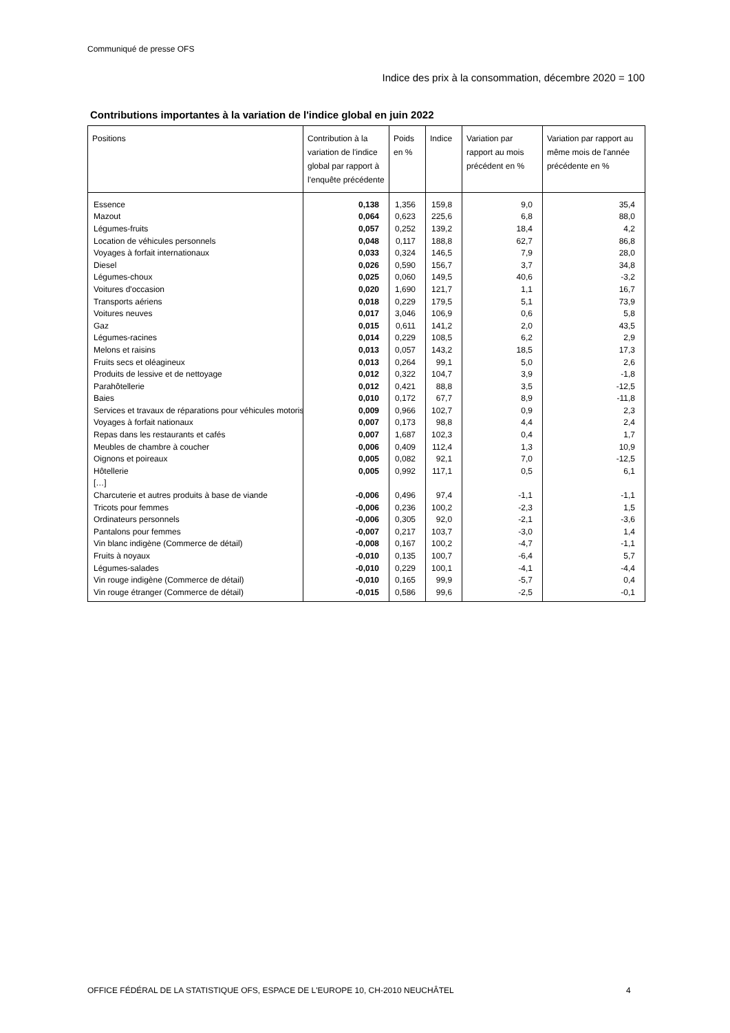Communiqué de presse OFS
Indice des prix à la consommation, décembre 2020 = 100
Contributions importantes à la variation de l'indice global en juin 2022
| Positions | Contribution à la variation de l'indice global par rapport à l'enquête précédente | Poids en % | Indice | Variation par rapport au mois précédent en % | Variation par rapport au même mois de l'année précédente en % |
| --- | --- | --- | --- | --- | --- |
| Essence | 0,138 | 1,356 | 159,8 | 9,0 | 35,4 |
| Mazout | 0,064 | 0,623 | 225,6 | 6,8 | 88,0 |
| Légumes-fruits | 0,057 | 0,252 | 139,2 | 18,4 | 4,2 |
| Location de véhicules personnels | 0,048 | 0,117 | 188,8 | 62,7 | 86,8 |
| Voyages à forfait internationaux | 0,033 | 0,324 | 146,5 | 7,9 | 28,0 |
| Diesel | 0,026 | 0,590 | 156,7 | 3,7 | 34,8 |
| Légumes-choux | 0,025 | 0,060 | 149,5 | 40,6 | -3,2 |
| Voitures d'occasion | 0,020 | 1,690 | 121,7 | 1,1 | 16,7 |
| Transports aériens | 0,018 | 0,229 | 179,5 | 5,1 | 73,9 |
| Voitures neuves | 0,017 | 3,046 | 106,9 | 0,6 | 5,8 |
| Gaz | 0,015 | 0,611 | 141,2 | 2,0 | 43,5 |
| Légumes-racines | 0,014 | 0,229 | 108,5 | 6,2 | 2,9 |
| Melons et raisins | 0,013 | 0,057 | 143,2 | 18,5 | 17,3 |
| Fruits secs et oléagineux | 0,013 | 0,264 | 99,1 | 5,0 | 2,6 |
| Produits de lessive et de nettoyage | 0,012 | 0,322 | 104,7 | 3,9 | -1,8 |
| Parahôtellerie | 0,012 | 0,421 | 88,8 | 3,5 | -12,5 |
| Baies | 0,010 | 0,172 | 67,7 | 8,9 | -11,8 |
| Services et travaux de réparations pour véhicules motoris | 0,009 | 0,966 | 102,7 | 0,9 | 2,3 |
| Voyages à forfait nationaux | 0,007 | 0,173 | 98,8 | 4,4 | 2,4 |
| Repas dans les restaurants et cafés | 0,007 | 1,687 | 102,3 | 0,4 | 1,7 |
| Meubles de chambre à coucher | 0,006 | 0,409 | 112,4 | 1,3 | 10,9 |
| Oignons et poireaux | 0,005 | 0,082 | 92,1 | 7,0 | -12,5 |
| Hôtellerie | 0,005 | 0,992 | 117,1 | 0,5 | 6,1 |
| […] | | | | | |
| Charcuterie et autres produits à base de viande | -0,006 | 0,496 | 97,4 | -1,1 | -1,1 |
| Tricots pour femmes | -0,006 | 0,236 | 100,2 | -2,3 | 1,5 |
| Ordinateurs personnels | -0,006 | 0,305 | 92,0 | -2,1 | -3,6 |
| Pantalons pour femmes | -0,007 | 0,217 | 103,7 | -3,0 | 1,4 |
| Vin blanc indigène (Commerce de détail) | -0,008 | 0,167 | 100,2 | -4,7 | -1,1 |
| Fruits à noyaux | -0,010 | 0,135 | 100,7 | -6,4 | 5,7 |
| Légumes-salades | -0,010 | 0,229 | 100,1 | -4,1 | -4,4 |
| Vin rouge indigène (Commerce de détail) | -0,010 | 0,165 | 99,9 | -5,7 | 0,4 |
| Vin rouge étranger (Commerce de détail) | -0,015 | 0,586 | 99,6 | -2,5 | -0,1 |
OFFICE FÉDÉRAL DE LA STATISTIQUE OFS, ESPACE DE L'EUROPE 10, CH-2010 NEUCHÂTEL
4